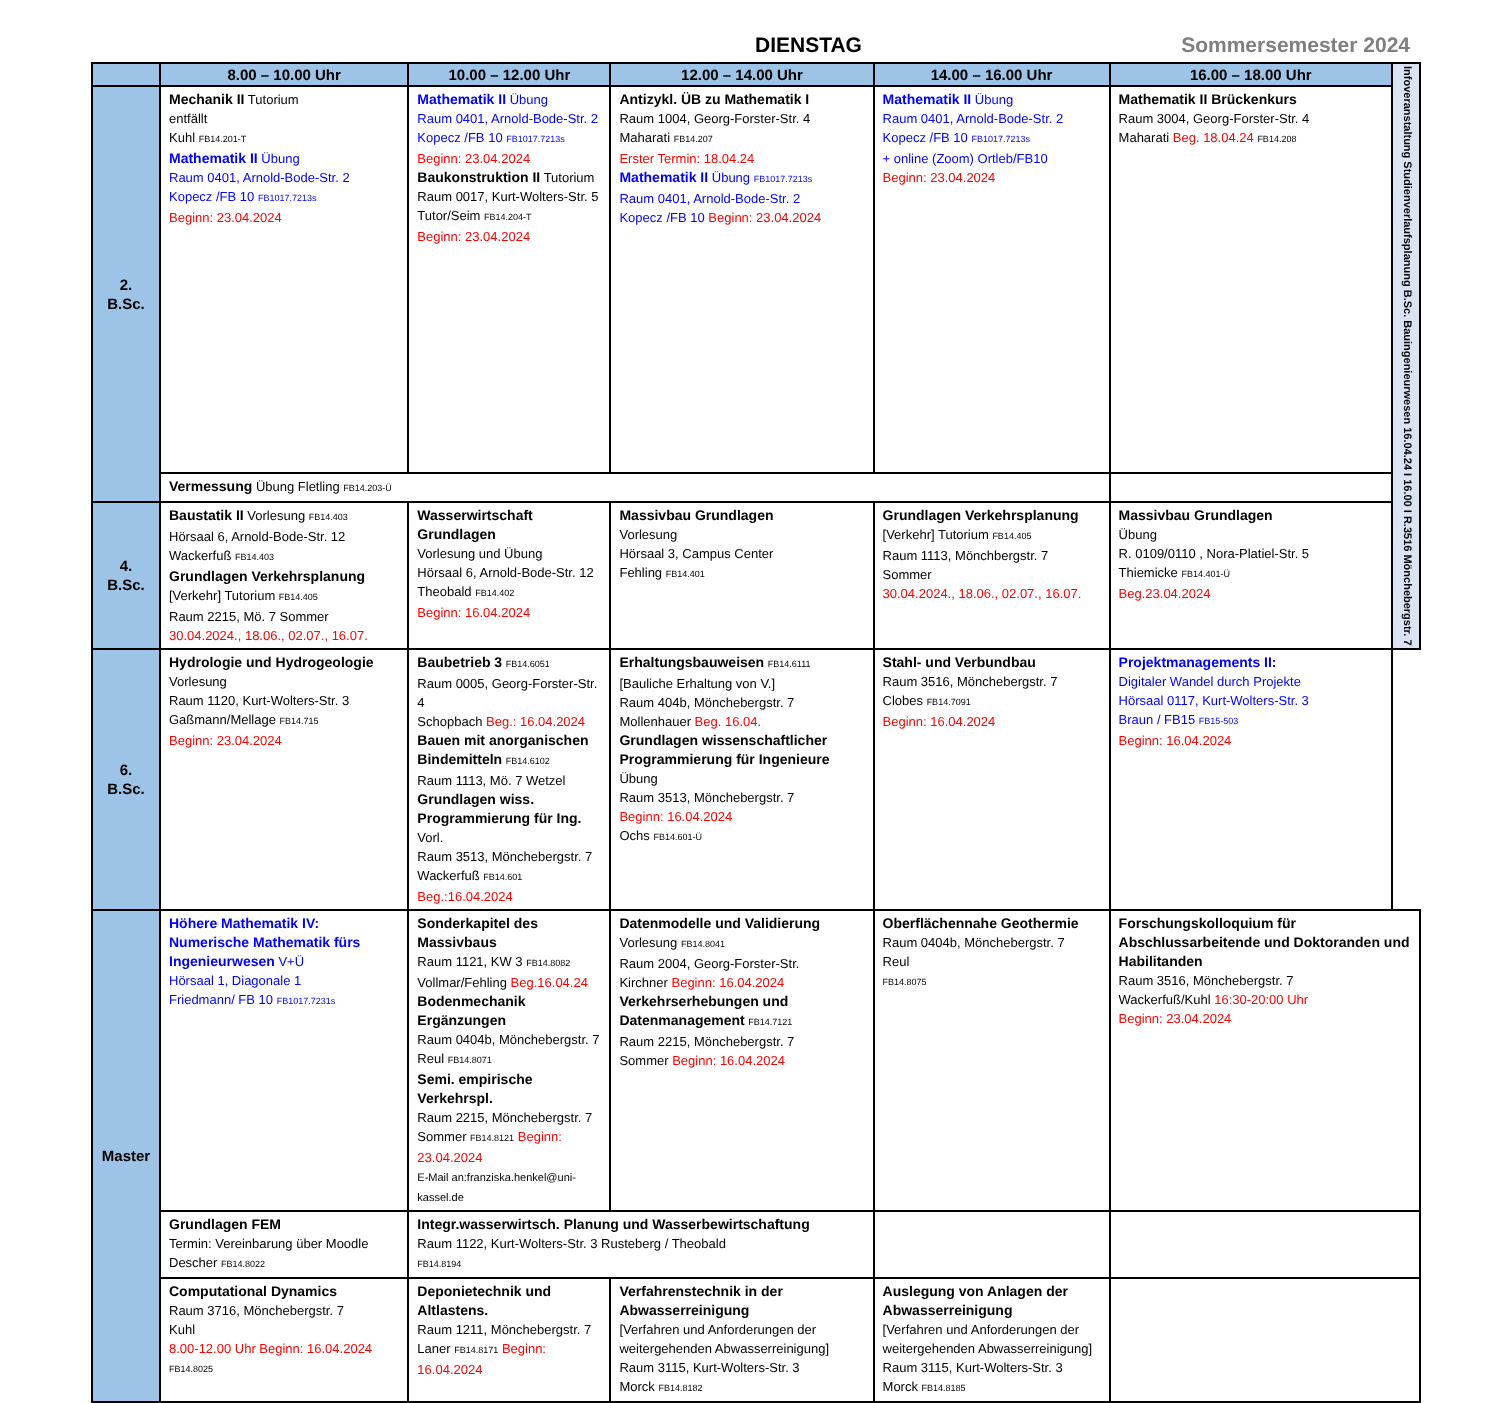DIENSTAG Sommersemester 2024
| | 8.00 – 10.00 Uhr | 10.00 – 12.00 Uhr | 12.00 – 14.00 Uhr | 14.00 – 16.00 Uhr | 16.00 – 18.00 Uhr | Infoveranstaltung Studienverlaufsplanung B.Sc. Bauingenieurwesen 16.04.24 I 16.00 I R.3516 Mönchebergstr. 7 |
| 2. B.Sc. | Mechanik II Tutorium entfällt Kuhl FB14.201-T Mathematik II Übung Raum 0401, Arnold-Bode-Str. 2 Kopecz /FB 10 FB1017.7213s Beginn: 23.04.2024 | Mathematik II Übung Raum 0401, Arnold-Bode-Str. 2 Kopecz /FB 10 FB1017.7213s Beginn: 23.04.2024 Baukonstruktion II Tutorium Raum 0017, Kurt-Wolters-Str. 5 Tutor/Seim FB14.204-T Beginn: 23.04.2024 | Antizykl. ÜB zu Mathematik I Raum 1004, Georg-Forster-Str. 4 Maharati FB14.207 Erster Termin: 18.04.24 Mathematik II Übung FB1017.7213s Raum 0401, Arnold-Bode-Str. 2 Kopecz /FB 10 Beginn: 23.04.2024 | Mathematik II Übung Raum 0401, Arnold-Bode-Str. 2 Kopecz /FB 10 FB1017.7213s + online (Zoom) Ortleb/FB10 Beginn: 23.04.2024 | Mathematik II Brückenkurs Raum 3004, Georg-Forster-Str. 4 Maharati Beg. 18.04.24 FB14.208 | |
| | Vermessung Übung Fletling FB14.203-Ü | | | | | |
| 4. B.Sc. | Baustatik II Vorlesung FB14.403 Hörsaal 6, Arnold-Bode-Str. 12 Wackerfuß FB14.403 Grundlagen Verkehrsplanung [Verkehr] Tutorium FB14.405 Raum 2215, Mö. 7 Sommer 30.04.2024., 18.06., 02.07., 16.07. | Wasserwirtschaft Grundlagen Vorlesung und Übung Hörsaal 6, Arnold-Bode-Str. 12 Theobald FB14.402 Beginn: 16.04.2024 | Massivbau Grundlagen Vorlesung Hörsaal 3, Campus Center Fehling FB14.401 | Grundlagen Verkehrsplanung [Verkehr] Tutorium FB14.405 Raum 1113, Mönchbergstr. 7 Sommer 30.04.2024., 18.06., 02.07., 16.07. | Massivbau Grundlagen Übung R. 0109/0110 , Nora-Platiel-Str. 5 Thiemicke FB14.401-Ü Beg.23.04.2024 | |
| 6. B.Sc. | Hydrologie und Hydrogeologie Vorlesung Raum 1120, Kurt-Wolters-Str. 3 Gaßmann/Mellage FB14.715 Beginn: 23.04.2024 | Baubetrieb 3 FB14.6051 Raum 0005, Georg-Forster-Str. 4 Schopbach Beg.: 16.04.2024 Bauen mit anorganischen Bindemitteln FB14.6102 Raum 1113, Mö. 7 Wetzel Grundlagen wiss. Programmierung für Ing. Vorl. Raum 3513, Mönchebergstr. 7 Wackerfuß FB14.601 Beg.:16.04.2024 | Erhaltungsbauweisen FB14.6111 [Bauliche Erhaltung von V.] Raum 404b, Mönchebergstr. 7 Mollenhauer Beg. 16.04. Grundlagen wissenschaftlicher Programmierung für Ingenieure Übung Raum 3513, Mönchebergstr. 7 Beginn: 16.04.2024 Ochs FB14.601-Ü | Stahl- und Verbundbau Raum 3516, Mönchebergstr. 7 Clobes FB14.7091 Beginn: 16.04.2024 | Projektmanagements II: Digitaler Wandel durch Projekte Hörsaal 0117, Kurt-Wolters-Str. 3 Braun / FB15 FB15-503 Beginn: 16.04.2024 | |
| Master | Höhere Mathematik IV: Numerische Mathematik fürs Ingenieurwesen V+Ü Hörsaal 1, Diagonale 1 Friedmann/ FB 10 FB1017.7231s | Sonderkapitel des Massivbaus Raum 1121, KW 3 FB14.8082 Vollmar/Fehling Beg.16.04.24 Bodenmechanik Ergänzungen Raum 0404b, Mönchebergstr. 7 Reul FB14.8071 Semi. empirische Verkehrspl. Raum 2215, Mönchebergstr. 7 Sommer FB14.8121 Beginn: 23.04.2024 E-Mail an:franziska.henkel@uni-kassel.de | Datenmodelle und Validierung Vorlesung FB14.8041 Raum 2004, Georg-Forster-Str. Kirchner Beginn: 16.04.2024 Verkehrserhebungen und Datenmanagement FB14.7121 Raum 2215, Mönchebergstr. 7 Sommer Beginn: 16.04.2024 | Oberflächennahe Geothermie Raum 0404b, Mönchebergstr. 7 Reul FB14.8075 | Forschungskolloquium für Abschlussarbeitende und Doktoranden und Habilitanden Raum 3516, Mönchebergstr. 7 Wackerfuß/Kuhl 16:30-20:00 Uhr Beginn: 23.04.2024 | |
| | Grundlagen FEM Termin: Vereinbarung über Moodle Descher FB14.8022 | Integr.wasserwirtsch. Planung und Wasserbewirtschaftung Raum 1122, Kurt-Wolters-Str. 3 Rusteberg / Theobald FB14.8194 | | | | |
| | Computational Dynamics Raum 3716, Mönchebergstr. 7 Kuhl 8.00-12.00 Uhr Beginn: 16.04.2024 FB14.8025 | Deponietechnik und Altlastens. Raum 1211, Mönchebergstr. 7 Laner FB14.8171 Beginn: 16.04.2024 | Verfahrenstechnik in der Abwasserreinigung [Verfahren und Anforderungen der weitergehenden Abwasserreinigung] Raum 3115, Kurt-Wolters-Str. 3 Morck FB14.8182 | Auslegung von Anlagen der Abwasserreinigung [Verfahren und Anforderungen der weitergehenden Abwasserreinigung] Raum 3115, Kurt-Wolters-Str. 3 Morck FB14.8185 | | |